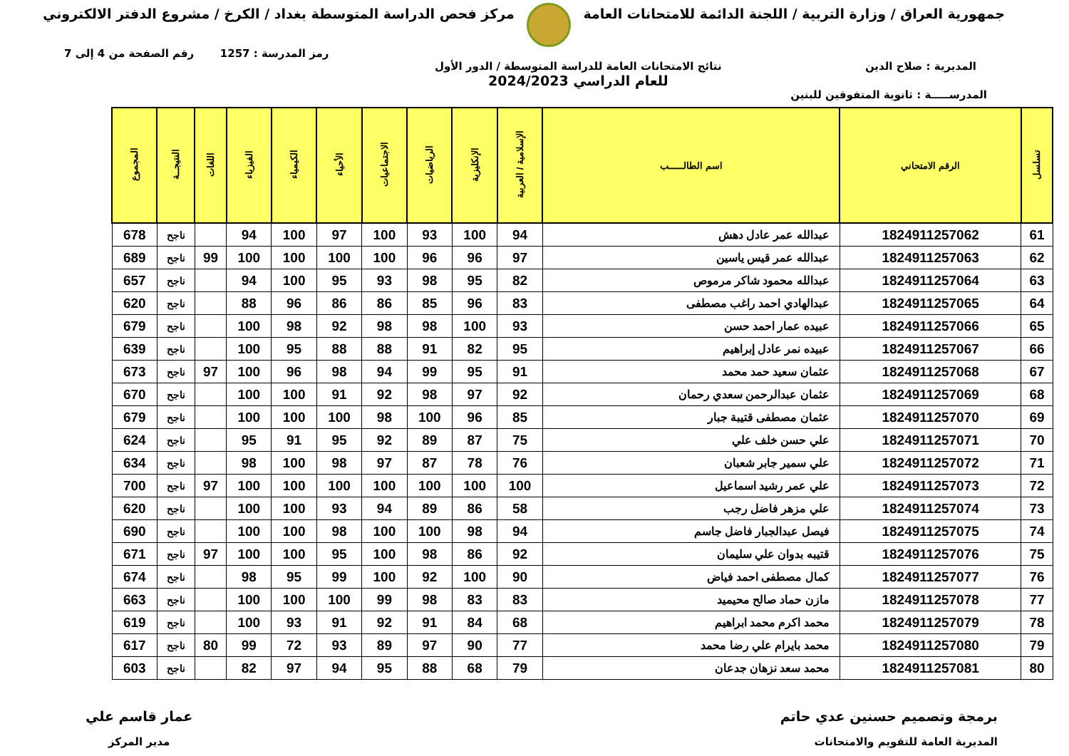جمهورية العراق / وزارة التربية / اللجنة الدائمة للامتحانات العامة
مركز فحص الدراسة المتوسطة بغداد / الكرخ / مشروع الدفتر الالكتروني
رمز المدرسة : 1257 رقم الصفحة من 4 إلى 7
المديرية : صلاح الدين نتائج الامتحانات العامة للدراسة المتوسطة / الدور الأول
للعام الدراسي 2024/2023
المدرســـــة : ثانوية المتفوقين للبنين
| تسلسل | الرقم الامتحاني | اسم الطالـــــب | الإسلامية / العربية | الإنكليزية | الرياضيات | الاجتماعيات | الأحياء | الكيمياء | الفيزياء | اللغات | النتيجــة | المجموع |
| --- | --- | --- | --- | --- | --- | --- | --- | --- | --- | --- | --- | --- |
| 61 | 1824911257062 | عبدالله عمر عادل دهش | 94 | 100 | 93 | 100 | 97 | 100 | 94 | | ناجح | 678 |
| 62 | 1824911257063 | عبدالله عمر قيس ياسين | 97 | 96 | 96 | 100 | 100 | 100 | 100 | 99 | ناجح | 689 |
| 63 | 1824911257064 | عبدالله محمود شاكر مرموص | 82 | 95 | 98 | 93 | 95 | 100 | 94 | | ناجح | 657 |
| 64 | 1824911257065 | عبدالهادي احمد راغب مصطفى | 83 | 96 | 85 | 86 | 86 | 96 | 88 | | ناجح | 620 |
| 65 | 1824911257066 | عبيده عمار احمد حسن | 93 | 100 | 98 | 98 | 92 | 98 | 100 | | ناجح | 679 |
| 66 | 1824911257067 | عبيده نمر عادل إبراهيم | 95 | 82 | 91 | 88 | 88 | 95 | 100 | | ناجح | 639 |
| 67 | 1824911257068 | عثمان سعيد حمد محمد | 91 | 95 | 99 | 94 | 98 | 96 | 100 | 97 | ناجح | 673 |
| 68 | 1824911257069 | عثمان عبدالرحمن سعدي رحمان | 92 | 97 | 98 | 92 | 91 | 100 | 100 | | ناجح | 670 |
| 69 | 1824911257070 | عثمان مصطفى قتيبة جبار | 85 | 96 | 100 | 98 | 100 | 100 | 100 | | ناجح | 679 |
| 70 | 1824911257071 | علي حسن خلف علي | 75 | 87 | 89 | 92 | 95 | 91 | 95 | | ناجح | 624 |
| 71 | 1824911257072 | علي سمير جابر شعبان | 76 | 78 | 87 | 97 | 98 | 100 | 98 | | ناجح | 634 |
| 72 | 1824911257073 | علي عمر رشيد اسماعيل | 100 | 100 | 100 | 100 | 100 | 100 | 100 | 97 | ناجح | 700 |
| 73 | 1824911257074 | علي مزهر فاضل رجب | 58 | 86 | 89 | 94 | 93 | 100 | 100 | | ناجح | 620 |
| 74 | 1824911257075 | فيصل عبدالجبار فاضل جاسم | 94 | 98 | 100 | 100 | 98 | 100 | 100 | | ناجح | 690 |
| 75 | 1824911257076 | قتيبه بدوان علي سليمان | 92 | 86 | 98 | 100 | 95 | 100 | 100 | 97 | ناجح | 671 |
| 76 | 1824911257077 | كمال مصطفى احمد فياض | 90 | 100 | 92 | 100 | 99 | 95 | 98 | | ناجح | 674 |
| 77 | 1824911257078 | مازن حماد صالح محيميد | 83 | 83 | 98 | 99 | 100 | 100 | 100 | | ناجح | 663 |
| 78 | 1824911257079 | محمد اكرم محمد ابراهيم | 68 | 84 | 91 | 92 | 91 | 93 | 100 | | ناجح | 619 |
| 79 | 1824911257080 | محمد بايرام علي رضا محمد | 77 | 90 | 97 | 89 | 93 | 72 | 99 | 80 | ناجح | 617 |
| 80 | 1824911257081 | محمد سعد نزهان جدعان | 79 | 68 | 88 | 95 | 94 | 97 | 82 | | ناجح | 603 |
برمجة وتصميم حسنين عدي حاتم
المديرية العامة للتقويم والامتحانات
عمار قاسم علي
مدير المركز